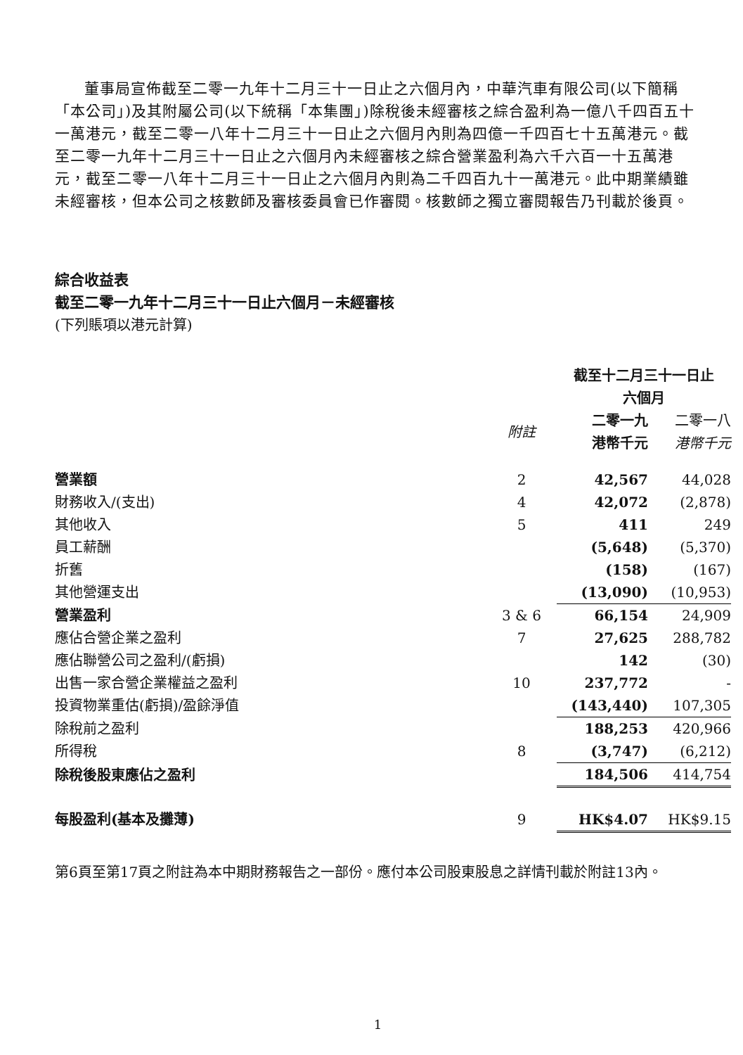董事局宣佈截至二零一九年十二月三十一日止之六個月內，中華汽車有限公司(以下簡稱「本公司」)及其附屬公司(以下統稱「本集團」)除稅後未經審核之綜合盈利為一億八千四百五十一萬港元，截至二零一八年十二月三十一日止之六個月內則為四億一千四百七十五萬港元。截至二零一九年十二月三十一日止之六個月內未經審核之綜合營業盈利為六千六百一十五萬港元，截至二零一八年十二月三十一日止之六個月內則為二千四百九十一萬港元。此中期業績雖未經審核，但本公司之核數師及審核委員會已作審閱。核數師之獨立審閱報告乃刊載於後頁。
綜合收益表
截至二零一九年十二月三十一日止六個月－未經審核
(下列賬項以港元計算)
| | | 截至十二月三十一日止 六個月 | |
| --- | --- | --- | --- |
| | 附註 | 二零一九 港幣千元 | 二零一八 港幣千元 |
| 營業額 | 2 | 42,567 | 44,028 |
| 財務收入/(支出) | 4 | 42,072 | (2,878) |
| 其他收入 | 5 | 411 | 249 |
| 員工薪酬 | | (5,648) | (5,370) |
| 折舊 | | (158) | (167) |
| 其他營運支出 | | (13,090) | (10,953) |
| 營業盈利 | 3 & 6 | 66,154 | 24,909 |
| 應佔合營企業之盈利 | 7 | 27,625 | 288,782 |
| 應佔聯營公司之盈利/(虧損) | | 142 | (30) |
| 出售一家合營企業權益之盈利 | 10 | 237,772 | - |
| 投資物業重估(虧損)/盈餘淨值 | | (143,440) | 107,305 |
| 除稅前之盈利 | | 188,253 | 420,966 |
| 所得稅 | 8 | (3,747) | (6,212) |
| 除稅後股東應佔之盈利 | | 184,506 | 414,754 |
| 每股盈利(基本及攤薄) | 9 | HK$4.07 | HK$9.15 |
第6頁至第17頁之附註為本中期財務報告之一部份。應付本公司股東股息之詳情刊載於附註13內。
1